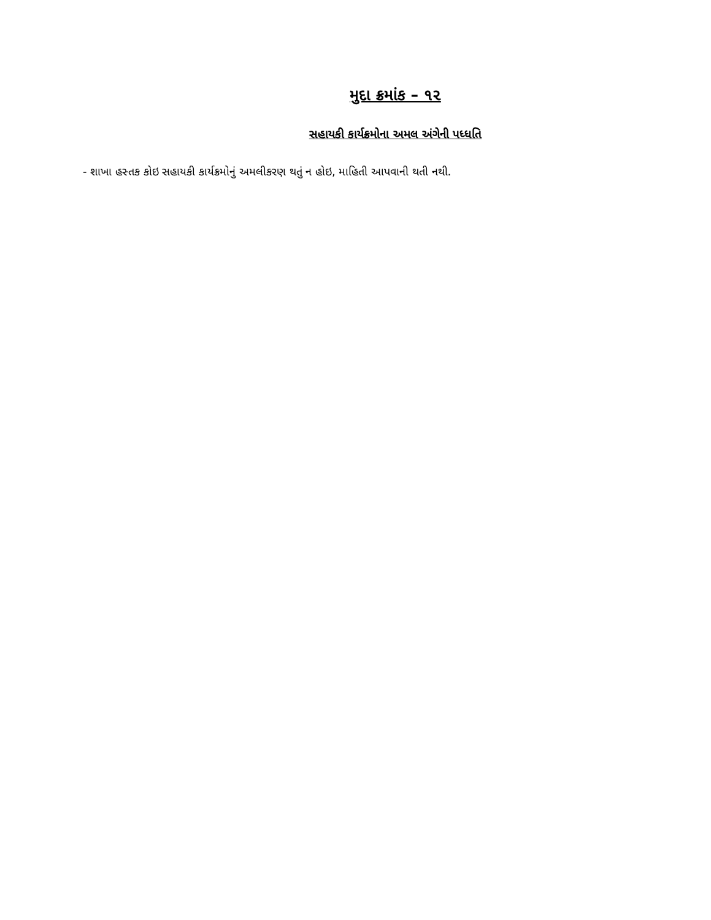મુદા ક્રમાંક – ૧૨
સહાયકી કાર્યક્રમોના અમલ અંગેની પધ્ધતિ
- શાખા હસ્તક કોઇ સહાયકી કાર્યક્રમોનું અમલીકરણ થતું ન હોઇ, માહિતી આપવાની થતી નથી.